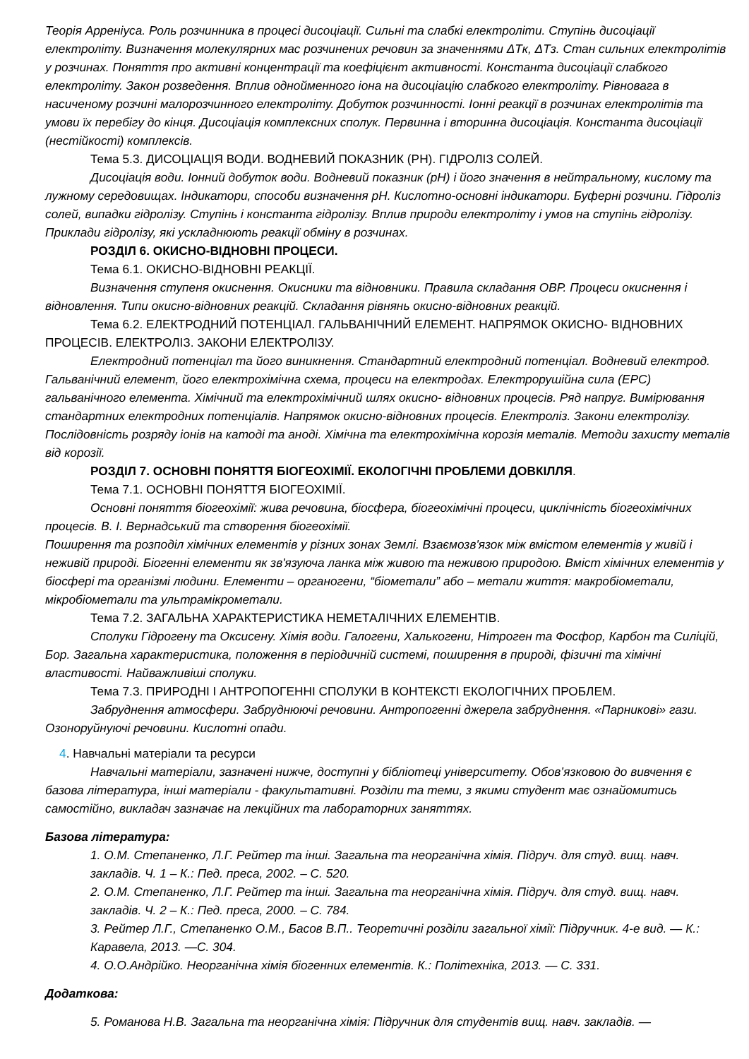Теорія Арреніуса. Роль розчинника в процесі дисоціації. Сильні та слабкі електроліти. Ступінь дисоціації електроліту. Визначення молекулярних мас розчинених речовин за значеннями ΔTк, ΔTз. Стан сильних електролітів у розчинах. Поняття про активні концентрації та коефіцієнт активності. Константа дисоціації слабкого електроліту. Закон розведення. Вплив однойменного іона на дисоціацію слабкого електроліту. Рівновага в насиченому розчині малорозчинного електроліту. Добуток розчинності. Іонні реакції в розчинах електролітів та умови їх перебігу до кінця. Дисоціація комплексних сполук. Первинна і вторинна дисоціація. Константа дисоціації (нестійкості) комплексів.
Тема 5.3. ДИСОЦІАЦІЯ ВОДИ. ВОДНЕВИЙ ПОКАЗНИК (РН). ГІДРОЛІЗ СОЛЕЙ.
Дисоціація води. Іонний добуток води. Водневий показник (pH) і його значення в нейтральному, кислому та лужному середовищах. Індикатори, способи визначення pH. Кислотно-основні індикатори. Буферні розчини. Гідроліз солей, випадки гідролізу. Ступінь і константа гідролізу. Вплив природи електроліту і умов на ступінь гідролізу. Приклади гідролізу, які ускладнюють реакції обміну в розчинах.
РОЗДІЛ 6. ОКИСНО-ВІДНОВНІ ПРОЦЕСИ.
Тема 6.1. ОКИСНО-ВІДНОВНІ РЕАКЦІЇ.
Визначення ступеня окиснення. Окисники та відновники. Правила складання ОВР. Процеси окиснення і відновлення. Типи окисно-відновних реакцій. Складання рівнянь окисно-відновних реакцій.
Тема 6.2. ЕЛЕКТРОДНИЙ ПОТЕНЦІАЛ. ГАЛЬВАНІЧНИЙ ЕЛЕМЕНТ. НАПРЯМОК ОКИСНО- ВІДНОВНИХ ПРОЦЕСІВ. ЕЛЕКТРОЛІЗ. ЗАКОНИ ЕЛЕКТРОЛІЗУ.
Електродний потенціал та його виникнення. Стандартний електродний потенціал. Водневий електрод. Гальванічний елемент, його електрохімічна схема, процеси на електродах. Електрорушійна сила (ЕРС) гальванічного елемента. Хімічний та електрохімічний шлях окисно- відновних процесів. Ряд напруг. Вимірювання стандартних електродних потенціалів. Напрямок окисно-відновних процесів. Електроліз. Закони електролізу. Послідовність розряду іонів на катоді та аноді. Хімічна та електрохімічна корозія металів. Методи захисту металів від корозії.
РОЗДІЛ 7. ОСНОВНІ ПОНЯТТЯ БІОГЕОХІМІЇ. ЕКОЛОГІЧНІ ПРОБЛЕМИ ДОВКІЛЛЯ.
Тема 7.1. ОСНОВНІ ПОНЯТТЯ БІОГЕОХІМІЇ.
Основні поняття біогеохімії: жива речовина, біосфера, біогеохімічні процеси, циклічність біогеохімічних процесів. В. І. Вернадський та створення біогеохімії.
Поширення та розподіл хімічних елементів у різних зонах Землі. Взаємозв'язок між вмістом елементів у живій і неживій природі. Біогенні елементи як зв'язуюча ланка між живою та неживою природою. Вміст хімічних елементів у біосфері та організмі людини. Елементи – органогени, “біометали” або – метали життя: макробіометали, мікробіометали та ультрамікрометали.
Тема 7.2. ЗАГАЛЬНА ХАРАКТЕРИСТИКА НЕМЕТАЛІЧНИХ ЕЛЕМЕНТІВ.
Сполуки Гідрогену та Оксисену. Хімія води. Галогени, Халькогени, Нітроген та Фосфор, Карбон та Силіцій, Бор. Загальна характеристика, положення в періодичній системі, поширення в природі, фізичні та хімічні властивості. Найважливіші сполуки.
Тема 7.3. ПРИРОДНІ І АНТРОПОГЕННІ СПОЛУКИ В КОНТЕКСТІ ЕКОЛОГІЧНИХ ПРОБЛЕМ.
Забруднення атмосфери. Забруднюючі речовини. Антропогенні джерела забруднення. «Парникові» гази. Озоноруйнуючі речовини. Кислотні опади.
4. Навчальні матеріали та ресурси
Навчальні матеріали, зазначені нижче, доступні у бібліотеці університету. Обов’язковою до вивчення є базова література, інші матеріали - факультативні. Розділи та теми, з якими студент має ознайомитись самостійно, викладач зазначає на лекційних та лабораторних заняттях.
Базова література:
1. О.М. Степаненко, Л.Г. Рейтер та інші. Загальна та неорганічна хімія. Підруч. для студ. вищ. навч. закладів. Ч. 1 – К.: Пед. преса, 2002. – С. 520.
2. О.М. Степаненко, Л.Г. Рейтер та інші. Загальна та неорганічна хімія. Підруч. для студ. вищ. навч. закладів. Ч. 2 – К.: Пед. преса, 2000. – С. 784.
3. Рейтер Л.Г., Степаненко О.М., Басов В.П.. Теоретичні розділи загальної хімії: Підручник. 4-е вид. — К.: Каравела, 2013. —С. 304.
4. О.О.Андрійко. Неорганічна хімія біогенних елементів. К.: Політехніка, 2013. — С. 331.
Додаткова:
5. Романова Н.В. Загальна та неорганічна хімія: Підручник для студентів вищ. навч. закладів. —